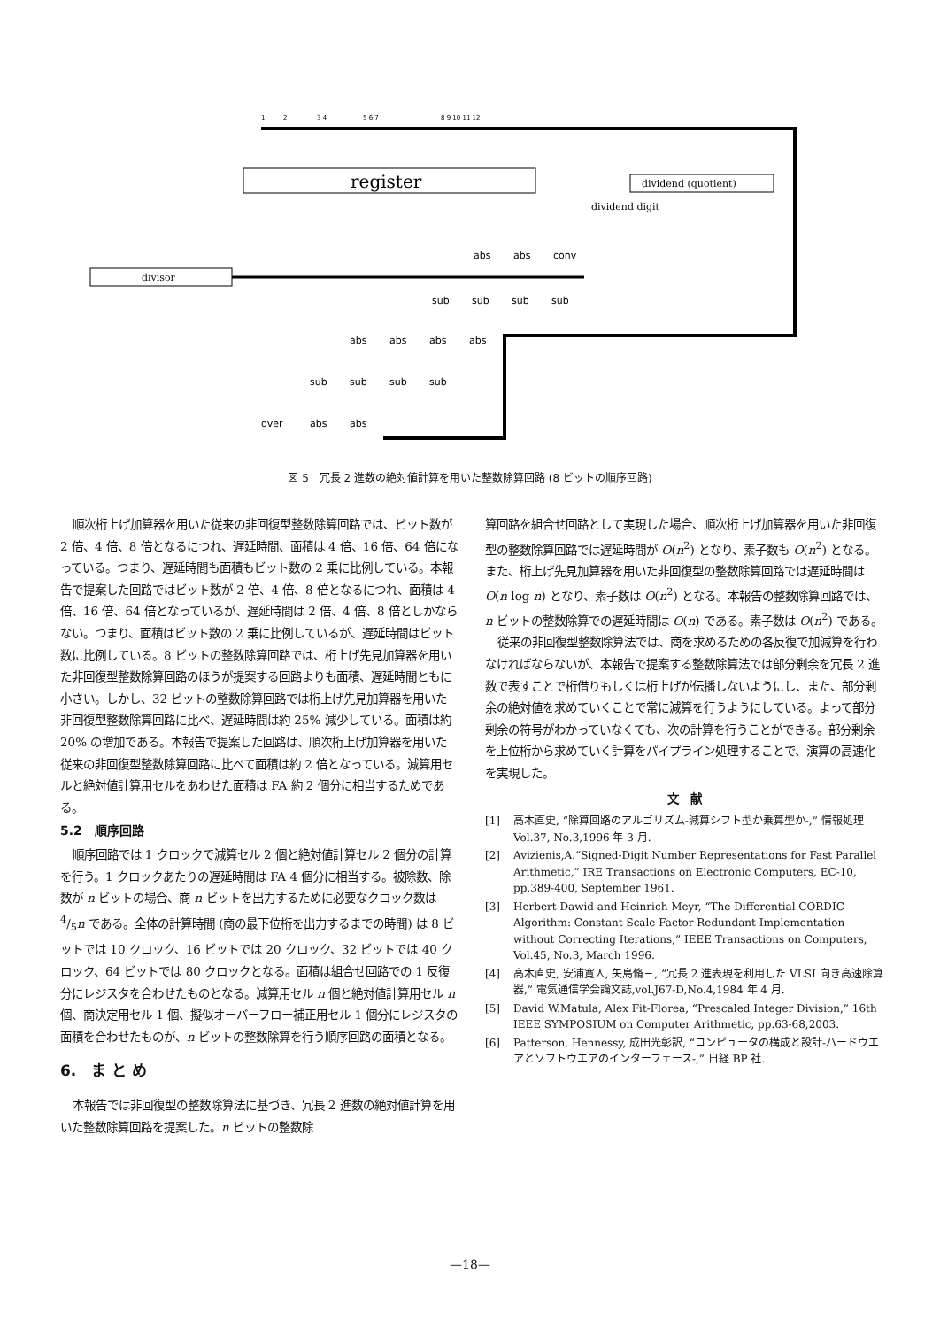1
2
3 4
5 6 7
8 9 10 11 12
register
dividend (quotient)
dividend digit
divisor
abs
abs
conv
sub
sub
sub
sub
abs
abs
abs
abs
sub
sub
sub
sub
over
abs
abs
図 5　冗長 2 進数の絶対値計算を用いた整数除算回路 (8 ビットの順序回路)
順次桁上げ加算器を用いた従来の非回復型整数除算回路では、ビット数が 2 倍、4 倍、8 倍となるにつれ、遅延時間、面積は 4 倍、16 倍、64 倍になっている。つまり、遅延時間も面積もビット数の 2 乗に比例している。本報告で提案した回路ではビット数が 2 倍、4 倍、8 倍となるにつれ、面積は 4 倍、16 倍、64 倍となっているが、遅延時間は 2 倍、4 倍、8 倍としかならない。つまり、面積はビット数の 2 乗に比例しているが、遅延時間はビット数に比例している。8 ビットの整数除算回路では、桁上げ先見加算器を用いた非回復型整数除算回路のほうが提案する回路よりも面積、遅延時間ともに小さい。しかし、32 ビットの整数除算回路では桁上げ先見加算器を用いた非回復型整数除算回路に比べ、遅延時間は約 25% 減少している。面積は約 20% の増加である。本報告で提案した回路は、順次桁上げ加算器を用いた従来の非回復型整数除算回路に比べて面積は約 2 倍となっている。減算用セルと絶対値計算用セルをあわせた面積は FA 約 2 個分に相当するためである。
5.2　順序回路
順序回路では 1 クロックで減算セル 2 個と絶対値計算セル 2 個分の計算を行う。1 クロックあたりの遅延時間は FA 4 個分に相当する。被除数、除数が n ビットの場合、商 n ビットを出力するために必要なクロック数は 4/5n である。全体の計算時間 (商の最下位桁を出力するまでの時間) は 8 ビットでは 10 クロック、16 ビットでは 20 クロック、32 ビットでは 40 クロック、64 ビットでは 80 クロックとなる。面積は組合せ回路での 1 反復分にレジスタを合わせたものとなる。減算用セル n 個と絶対値計算用セル n 個、商決定用セル 1 個、擬似オーバーフロー補正用セル 1 個分にレジスタの面積を合わせたものが、n ビットの整数除算を行う順序回路の面積となる。
6.　ま と め
本報告では非回復型の整数除算法に基づき、冗長 2 進数の絶対値計算を用いた整数除算回路を提案した。n ビットの整数除
算回路を組合せ回路として実現した場合、順次桁上げ加算器を用いた非回復型の整数除算回路では遅延時間が O(n<sup>2</sup>) となり、素子数も O(n<sup>2</sup>) となる。また、桁上げ先見加算器を用いた非回復型の整数除算回路では遅延時間は O(n log n) となり、素子数は O(n<sup>2</sup>) となる。本報告の整数除算回路では、n ビットの整数除算での遅延時間は O(n) である。素子数は O(n<sup>2</sup>) である。
従来の非回復型整数除算法では、商を求めるための各反復で加減算を行わなければならないが、本報告で提案する整数除算法では部分剰余を冗長 2 進数で表すことで桁借りもしくは桁上げが伝播しないようにし、また、部分剰余の絶対値を求めていくことで常に減算を行うようにしている。よって部分剰余の符号がわかっていなくても、次の計算を行うことができる。部分剰余を上位桁から求めていく計算をパイプライン処理することで、演算の高速化を実現した。
文　献
[1] 高木直史, “除算回路のアルゴリズム-減算シフト型か乗算型か-,” 情報処理 Vol.37, No.3,1996 年 3 月.
[2] Avizienis,A.“Signed-Digit Number Representations for Fast Parallel Arithmetic,” IRE Transactions on Electronic Computers, EC-10, pp.389-400, September 1961.
[3] Herbert Dawid and Heinrich Meyr, “The Differential CORDIC Algorithm: Constant Scale Factor Redundant Implementation without Correcting Iterations,” IEEE Transactions on Computers, Vol.45, No.3, March 1996.
[4] 高木直史, 安浦寛人, 矢島脩三, “冗長 2 進表現を利用した VLSI 向き高速除算器,” 電気通信学会論文誌,vol.J67-D,No.4,1984 年 4 月.
[5] David W.Matula, Alex Fit-Florea, “Prescaled Integer Division,” 16th IEEE SYMPOSIUM on Computer Arithmetic, pp.63-68,2003.
[6] Patterson, Hennessy, 成田光彰訳, “コンピュータの構成と設計-ハードウエアとソフトウエアのインターフェース-,” 日経 BP 社.
—18—